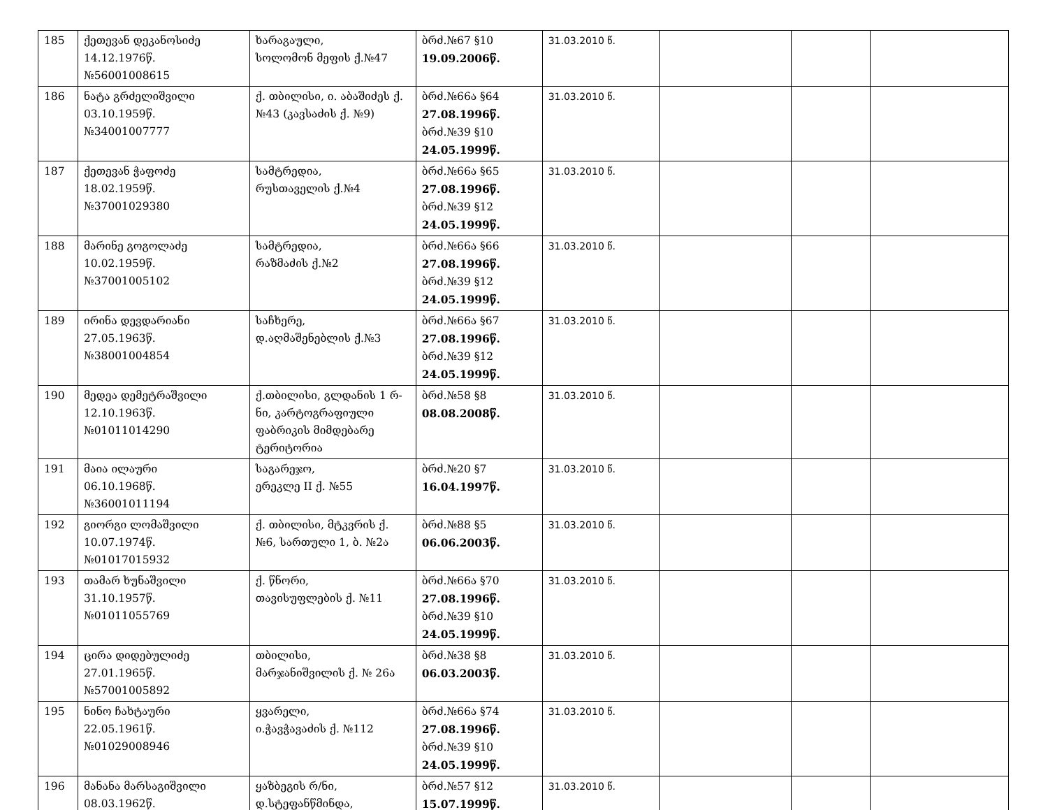| 185 | ქეთევან დეკანოსიძე 14.12.1976წ. №56001008615 | ხარაგაული, სოლომონ მეფის ქ.№47 | ბრძ.№67 §10 19.09.2006წ. | 31.03.2010 წ. | | | |
| 186 | ნატა გრძელიშვილი 03.10.1959წ. №34001007777 | ქ. თბილისი, ი. აბაშიძეს ქ. №43 (კავსაძის ქ. №9) | ბრძ.№66ა §64 27.08.1996წ. ბრძ.№39 §10 24.05.1999წ. | 31.03.2010 წ. | | | |
| 187 | ქეთევან ჭაფოძე 18.02.1959წ. №37001029380 | სამტრედია, რუსთაველის ქ.№4 | ბრძ.№66ა §65 27.08.1996წ. ბრძ.№39 §12 24.05.1999წ. | 31.03.2010 წ. | | | |
| 188 | მარინე გოგოლაძე 10.02.1959წ. №37001005102 | სამტრედია, რაზმაძის ქ.№2 | ბრძ.№66ა §66 27.08.1996წ. ბრძ.№39 §12 24.05.1999წ. | 31.03.2010 წ. | | | |
| 189 | ირინა დევდარიანი 27.05.1963წ. №38001004854 | საჩხერე, დ.აღმაშენებლის ქ.№3 | ბრძ.№66ა §67 27.08.1996წ. ბრძ.№39 §12 24.05.1999წ. | 31.03.2010 წ. | | | |
| 190 | მედეა დემეტრაშვილი 12.10.1963წ. №01011014290 | ქ.თბილისი, გლდანის 1 რ-ნი, კარტოგრაფიული ფაბრიკის მიმდებარე ტერიტორია | ბრძ.№58 §8 08.08.2008წ. | 31.03.2010 წ. | | | |
| 191 | მაია ილაური 06.10.1968წ. №36001011194 | საგარეჯო, ერეკლე II ქ. №55 | ბრძ.№20 §7 16.04.1997წ. | 31.03.2010 წ. | | | |
| 192 | გიორგი ლომაშვილი 10.07.1974წ. №01017015932 | ქ. თბილისი, მტკვრის ქ. №6, სართული 1, ბ. №2ა | ბრძ.№88 §5 06.06.2003წ. | 31.03.2010 წ. | | | |
| 193 | თამარ ხუნაშვილი 31.10.1957წ. №01011055769 | ქ. წნორი, თავისუფლების ქ. №11 | ბრძ.№66ა §70 27.08.1996წ. ბრძ.№39 §10 24.05.1999წ. | 31.03.2010 წ. | | | |
| 194 | ცირა დიდებულიძე 27.01.1965წ. №57001005892 | თბილისი, მარჯანიშვილის ქ. № 26ა | ბრძ.№38 §8 06.03.2003წ. | 31.03.2010 წ. | | | |
| 195 | ნინო ჩახტაური 22.05.1961წ. №01029008946 | ყვარელი, ი.ჭავჭავაძის ქ. №112 | ბრძ.№66ა §74 27.08.1996წ. ბრძ.№39 §10 24.05.1999წ. | 31.03.2010 წ. | | | |
| 196 | მანანა მარსაგიშვილი 08.03.1962წ. | ყაზბეგის რ/ნი, დ.სტეფანწმინდა, | ბრძ.№57 §12 15.07.1999წ. | 31.03.2010 წ. | | | |